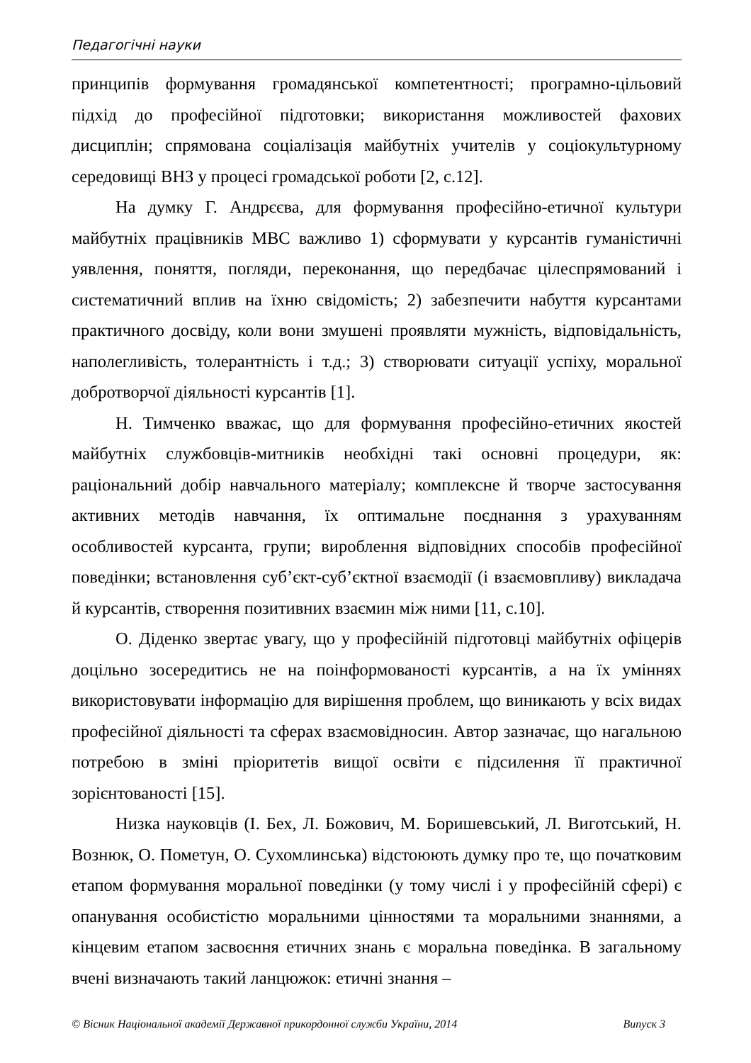Педагогічні науки
принципів формування громадянської компетентності; програмно-цільовий підхід до професійної підготовки; використання можливостей фахових дисциплін; спрямована соціалізація майбутніх учителів у соціокультурному середовищі ВНЗ у процесі громадської роботи [2, с.12].
На думку Г. Андрєєва, для формування професійно-етичної культури майбутніх працівників МВС важливо 1) сформувати у курсантів гуманістичні уявлення, поняття, погляди, переконання, що передбачає цілеспрямований і систематичний вплив на їхню свідомість; 2) забезпечити набуття курсантами практичного досвіду, коли вони змушені проявляти мужність, відповідальність, наполегливість, толерантність і т.д.; 3) створювати ситуації успіху, моральної добротворчої діяльності курсантів [1].
Н. Тимченко вважає, що для формування професійно-етичних якостей майбутніх службовців-митників необхідні такі основні процедури, як: раціональний добір навчального матеріалу; комплексне й творче застосування активних методів навчання, їх оптимальне поєднання з урахуванням особливостей курсанта, групи; вироблення відповідних способів професійної поведінки; встановлення суб’єкт-суб’єктної взаємодії (і взаємовпливу) викладача й курсантів, створення позитивних взаємин між ними [11, с.10].
О. Діденко звертає увагу, що у професійній підготовці майбутніх офіцерів доцільно зосередитись не на поінформованості курсантів, а на їх уміннях використовувати інформацію для вирішення проблем, що виникають у всіх видах професійної діяльності та сферах взаємовідносин. Автор зазначає, що нагальною потребою в зміні пріоритетів вищої освіти є підсилення її практичної зорієнтованості [15].
Низка науковців (І. Бех, Л. Божович, М. Боришевський, Л. Виготський, Н. Вознюк, О. Пометун, О. Сухомлинська) відстоюють думку про те, що початковим етапом формування моральної поведінки (у тому числі і у професійній сфері) є опанування особистістю моральними цінностями та моральними знаннями, а кінцевим етапом засвоєння етичних знань є моральна поведінка. В загальному вчені визначають такий ланцюжок: етичні знання –
© Вісник Національної академії Державної прикордонної служби України, 2014 Випуск 3